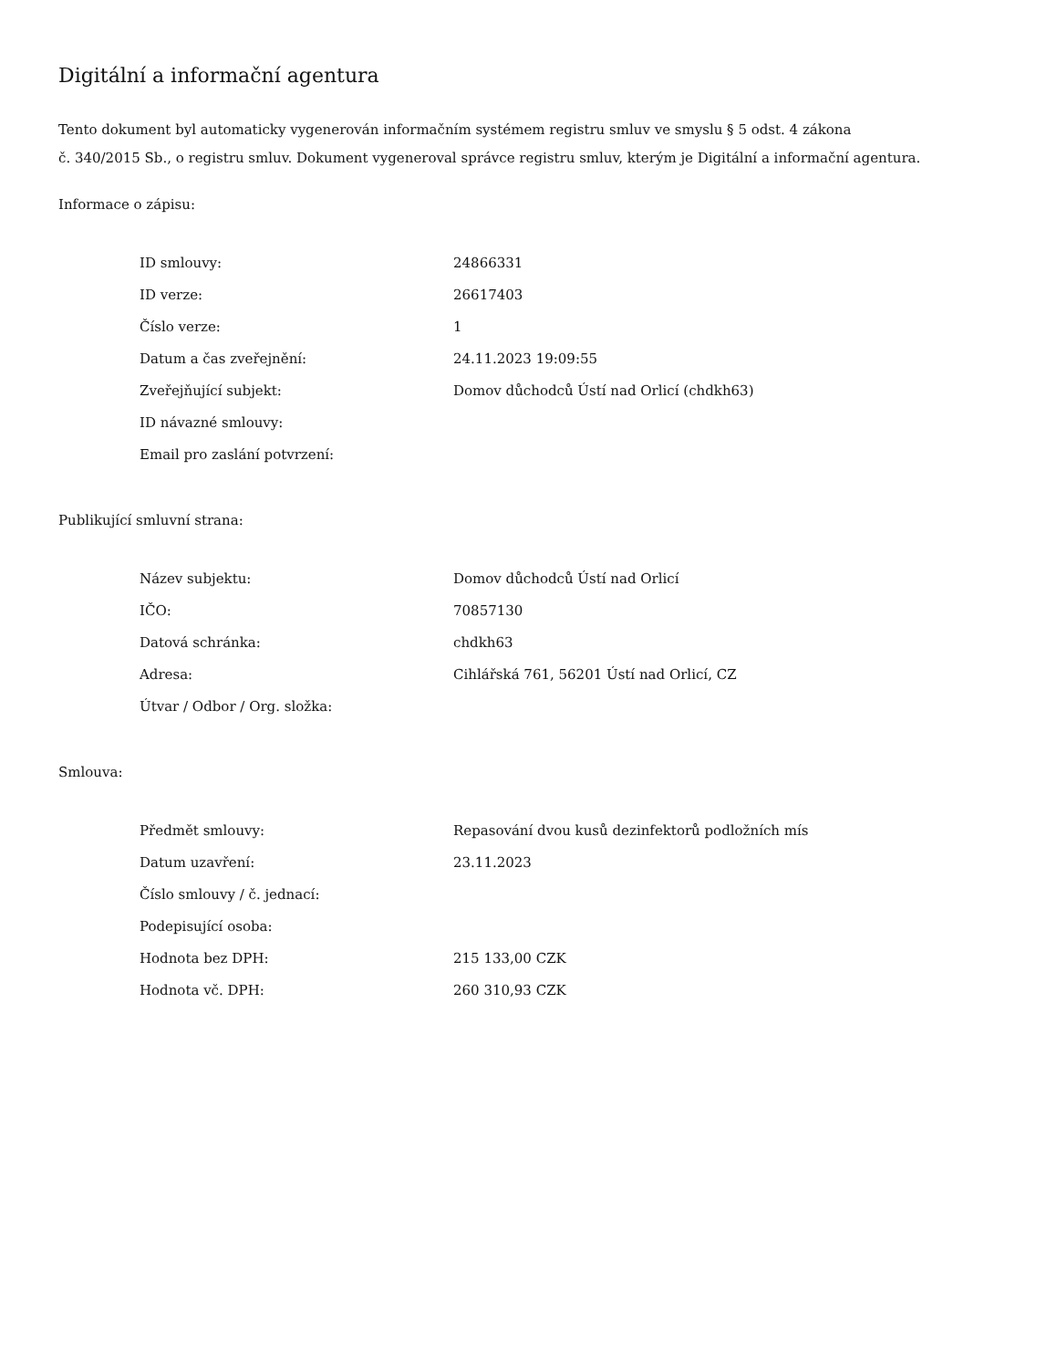Digitální a informační agentura
Tento dokument byl automaticky vygenerován informačním systémem registru smluv ve smyslu § 5 odst. 4 zákona
č. 340/2015 Sb., o registru smluv. Dokument vygeneroval správce registru smluv, kterým je Digitální a informační agentura.
Informace o zápisu:
| ID smlouvy: | 24866331 |
| ID verze: | 26617403 |
| Číslo verze: | 1 |
| Datum a čas zveřejnění: | 24.11.2023 19:09:55 |
| Zveřejňující subjekt: | Domov důchodců Ústí nad Orlicí (chdkh63) |
| ID návazné smlouvy: | |
| Email pro zaslání potvrzení: | |
Publikující smluvní strana:
| Název subjektu: | Domov důchodců Ústí nad Orlicí |
| IČO: | 70857130 |
| Datová schránka: | chdkh63 |
| Adresa: | Cihlářská 761, 56201 Ústí nad Orlicí, CZ |
| Útvar / Odbor / Org. složka: | |
Smlouva:
| Předmět smlouvy: | Repasování dvou kusů dezinfektorů podložních mís |
| Datum uzavření: | 23.11.2023 |
| Číslo smlouvy / č. jednací: | |
| Podepisující osoba: | |
| Hodnota bez DPH: | 215 133,00 CZK |
| Hodnota vč. DPH: | 260 310,93 CZK |